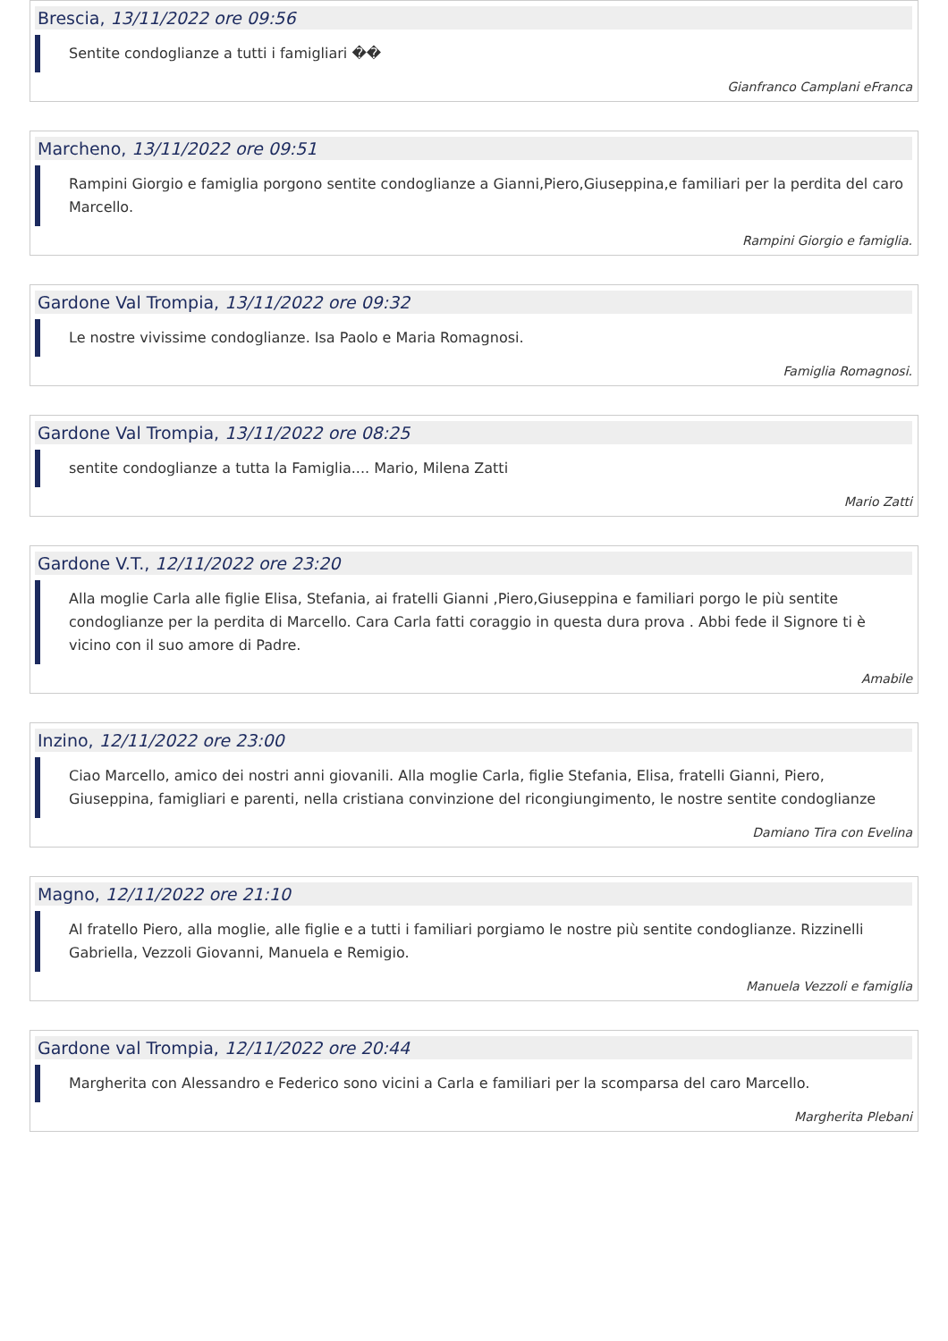Brescia, 13/11/2022 ore 09:56
Sentite condoglianze a tutti i famigliari ��
Gianfranco Camplani eFranca
Marcheno, 13/11/2022 ore 09:51
Rampini Giorgio e famiglia porgono sentite condoglianze a Gianni,Piero,Giuseppina,e familiari per la perdita del caro Marcello.
Rampini Giorgio e famiglia.
Gardone Val Trompia, 13/11/2022 ore 09:32
Le nostre vivissime condoglianze. Isa Paolo e Maria Romagnosi.
Famiglia Romagnosi.
Gardone Val Trompia, 13/11/2022 ore 08:25
sentite condoglianze a tutta la Famiglia.... Mario, Milena Zatti
Mario Zatti
Gardone V.T., 12/11/2022 ore 23:20
Alla moglie Carla alle figlie Elisa, Stefania, ai fratelli Gianni ,Piero,Giuseppina e familiari porgo le più sentite condoglianze per la perdita di Marcello. Cara Carla fatti coraggio in questa dura prova . Abbi fede il Signore ti è vicino con il suo amore di Padre.
Amabile
Inzino, 12/11/2022 ore 23:00
Ciao Marcello, amico dei nostri anni giovanili. Alla moglie Carla, figlie Stefania, Elisa, fratelli Gianni, Piero, Giuseppina, famigliari e parenti, nella cristiana convinzione del ricongiungimento, le nostre sentite condoglianze
Damiano Tira con Evelina
Magno, 12/11/2022 ore 21:10
Al fratello Piero, alla moglie, alle figlie e a tutti i familiari porgiamo le nostre più sentite condoglianze. Rizzinelli Gabriella, Vezzoli Giovanni, Manuela e Remigio.
Manuela Vezzoli e famiglia
Gardone val Trompia, 12/11/2022 ore 20:44
Margherita con Alessandro e Federico sono vicini a Carla e familiari per la scomparsa del caro Marcello.
Margherita Plebani